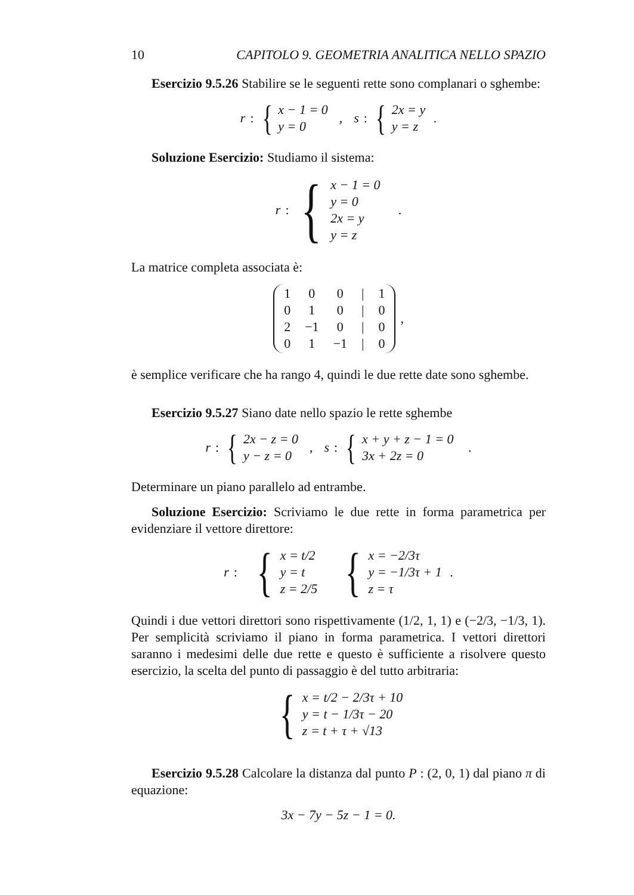10 CAPITOLO 9. GEOMETRIA ANALITICA NELLO SPAZIO
Esercizio 9.5.26 Stabilire se le seguenti rette sono complanari o sghembe:
r :
{
x − 1 = 0
y = 0
, s :
{
2x = y
y = z
.
Soluzione Esercizio: Studiamo il sistema:
r :
{
x − 1 = 0
y = 0
2x = y
y = z
.
La matrice completa associata è:
| 1 | 0 | 0 | / | 1 |
| 0 | 1 | 0 | / | 0 |
| 2 | −1 | 0 | / | 0 |
| 0 | 1 | −1 | / | 0 |
,
è semplice verificare che ha rango 4, quindi le due rette date sono sghembe.
Esercizio 9.5.27 Siano date nello spazio le rette sghembe
r :
{
2x − z = 0
y − z = 0
, s :
{
x + y + z − 1 = 0
3x + 2z = 0
.
Determinare un piano parallelo ad entrambe.
Soluzione Esercizio: Scriviamo le due rette in forma parametrica per evidenziare il vettore direttore:
r :
{
x = t/2
y = t
z = 2/5
{
x = −2/3τ
y = −1/3τ + 1
z = τ
.
Quindi i due vettori direttori sono rispettivamente (1/2, 1, 1) e (−2/3, −1/3, 1). Per semplicità scriviamo il piano in forma parametrica. I vettori direttori saranno i medesimi delle due rette e questo è sufficiente a risolvere questo esercizio, la scelta del punto di passaggio è del tutto arbitraria:
{
x = t/2 − 2/3τ + 10
y = t − 1/3τ − 20
z = t + τ + √13
Esercizio 9.5.28 Calcolare la distanza dal punto P : (2, 0, 1) dal piano π di equazione:
3x − 7y − 5z − 1 = 0.